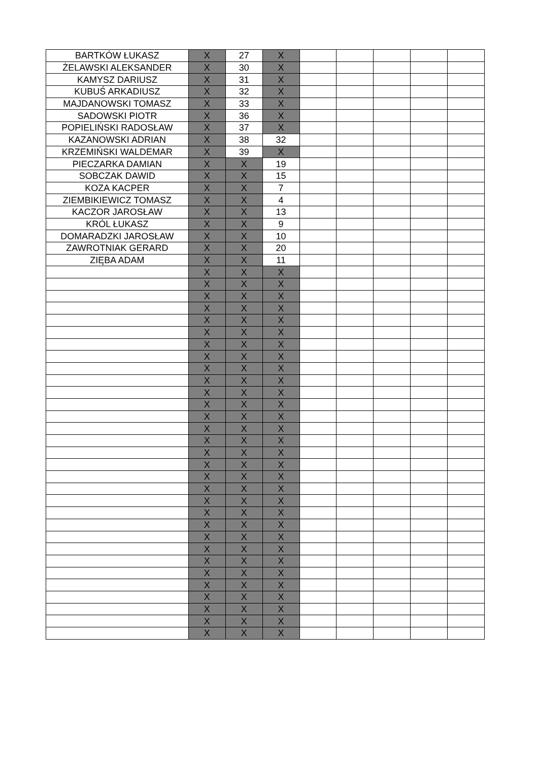| BARTKÓW ŁUKASZ | X | 27 | X | | | | | |
| ŻELAWSKI ALEKSANDER | X | 30 | X | | | | | |
| KAMYSZ DARIUSZ | X | 31 | X | | | | | |
| KUBUŚ ARKADIUSZ | X | 32 | X | | | | | |
| MAJDANOWSKI TOMASZ | X | 33 | X | | | | | |
| SADOWSKI PIOTR | X | 36 | X | | | | | |
| POPIELIŃSKI RADOSŁAW | X | 37 | X | | | | | |
| KAZANOWSKI ADRIAN | X | 38 | 32 | | | | | |
| KRZEMIŃSKI WALDEMAR | X | 39 | X | | | | | |
| PIECZARKA DAMIAN | X | X | 19 | | | | | |
| SOBCZAK DAWID | X | X | 15 | | | | | |
| KOZA KACPER | X | X | 7 | | | | | |
| ZIEMBIKIEWICZ TOMASZ | X | X | 4 | | | | | |
| KACZOR JAROSŁAW | X | X | 13 | | | | | |
| KRÓL ŁUKASZ | X | X | 9 | | | | | |
| DOMARADZKI JAROSŁAW | X | X | 10 | | | | | |
| ZAWROTNIAK GERARD | X | X | 20 | | | | | |
| ZIĘBA ADAM | X | X | 11 | | | | | |
| | X | X | X | | | | | |
| | X | X | X | | | | | |
| | X | X | X | | | | | |
| | X | X | X | | | | | |
| | X | X | X | | | | | |
| | X | X | X | | | | | |
| | X | X | X | | | | | |
| | X | X | X | | | | | |
| | X | X | X | | | | | |
| | X | X | X | | | | | |
| | X | X | X | | | | | |
| | X | X | X | | | | | |
| | X | X | X | | | | | |
| | X | X | X | | | | | |
| | X | X | X | | | | | |
| | X | X | X | | | | | |
| | X | X | X | | | | | |
| | X | X | X | | | | | |
| | X | X | X | | | | | |
| | X | X | X | | | | | |
| | X | X | X | | | | | |
| | X | X | X | | | | | |
| | X | X | X | | | | | |
| | X | X | X | | | | | |
| | X | X | X | | | | | |
| | X | X | X | | | | | |
| | X | X | X | | | | | |
| | X | X | X | | | | | |
| | X | X | X | | | | | |
| | X | X | X | | | | | |
| | X | X | X | | | | | |